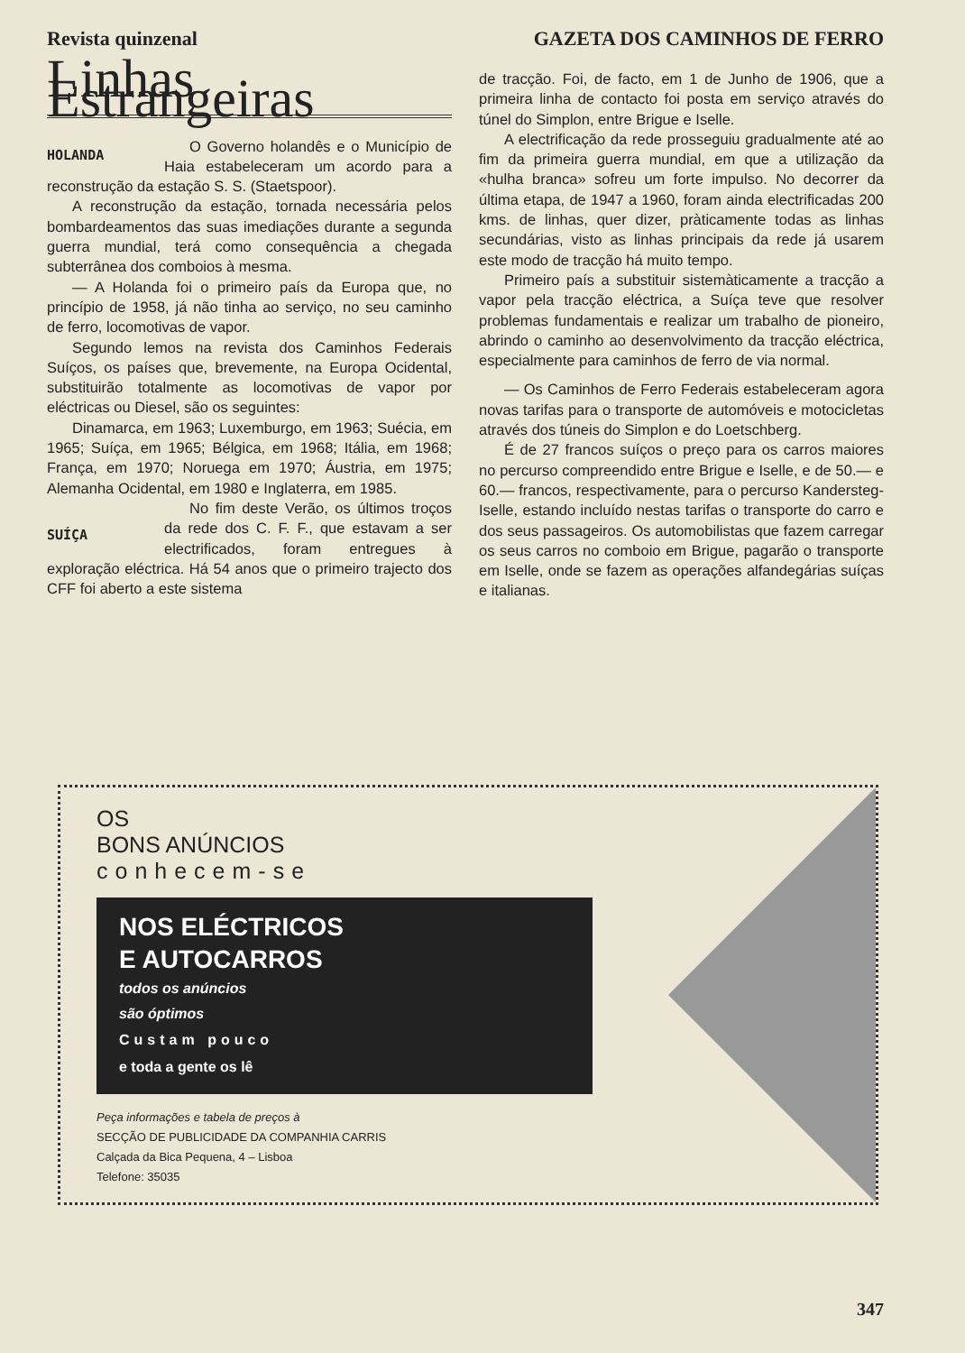Revista quinzenal GAZETA DOS CAMINHOS DE FERRO
Linhas Estrangeiras
HOLANDA
O Governo holandês e o Município de Haia estabeleceram um acordo para a reconstrução da estação S. S. (Staetspoor).
A reconstrução da estação, tornada necessária pelos bombardeamentos das suas imediações durante a segunda guerra mundial, terá como consequência a chegada subterrânea dos comboios à mesma.
— A Holanda foi o primeiro país da Europa que, no princípio de 1958, já não tinha ao serviço, no seu caminho de ferro, locomotivas de vapor.
Segundo lemos na revista dos Caminhos Federais Suíços, os países que, brevemente, na Europa Ocidental, substituirão totalmente as locomotivas de vapor por eléctricas ou Diesel, são os seguintes:
Dinamarca, em 1963; Luxemburgo, em 1963; Suécia, em 1965; Suíça, em 1965; Bélgica, em 1968; Itália, em 1968; França, em 1970; Noruega em 1970; Áustria, em 1975; Alemanha Ocidental, em 1980 e Inglaterra, em 1985.
SUÍÇA
No fim deste Verão, os últimos troços da rede dos C. F. F., que estavam a ser electrificados, foram entregues à exploração eléctrica. Há 54 anos que o primeiro trajecto dos CFF foi aberto a este sistema
de tracção. Foi, de facto, em 1 de Junho de 1906, que a primeira linha de contacto foi posta em serviço através do túnel do Simplon, entre Brigue e Iselle.
A electrificação da rede prosseguiu gradualmente até ao fim da primeira guerra mundial, em que a utilização da «hulha branca» sofreu um forte impulso. No decorrer da última etapa, de 1947 a 1960, foram ainda electrificadas 200 kms. de linhas, quer dizer, pràticamente todas as linhas secundárias, visto as linhas principais da rede já usarem este modo de tracção há muito tempo.
Primeiro país a substituir sistemàticamente a tracção a vapor pela tracção eléctrica, a Suíça teve que resolver problemas fundamentais e realizar um trabalho de pioneiro, abrindo o caminho ao desenvolvimento da tracção eléctrica, especialmente para caminhos de ferro de via normal.
— Os Caminhos de Ferro Federais estabeleceram agora novas tarifas para o transporte de automóveis e motocicletas através dos túneis do Simplon e do Loetschberg.
É de 27 francos suíços o preço para os carros maiores no percurso compreendido entre Brigue e Iselle, e de 50.— e 60.— francos, respectivamente, para o percurso Kandersteg-Iselle, estando incluído nestas tarifas o transporte do carro e dos seus passageiros. Os automobilistas que fazem carregar os seus carros no comboio em Brigue, pagarão o transporte em Iselle, onde se fazem as operações alfandegárias suíças e italianas.
OS
BONS ANÚNCIOS
conhecem-se
NOS ELÉCTRICOS
E AUTOCARROS
todos os anúncios
são óptimos
Custam pouco
e toda a gente os lê
Peça informações e tabela de preços à
SECÇÃO DE PUBLICIDADE DA COMPANHIA CARRIS
Calçada da Bica Pequena, 4 – Lisboa
Telefone: 35035
347